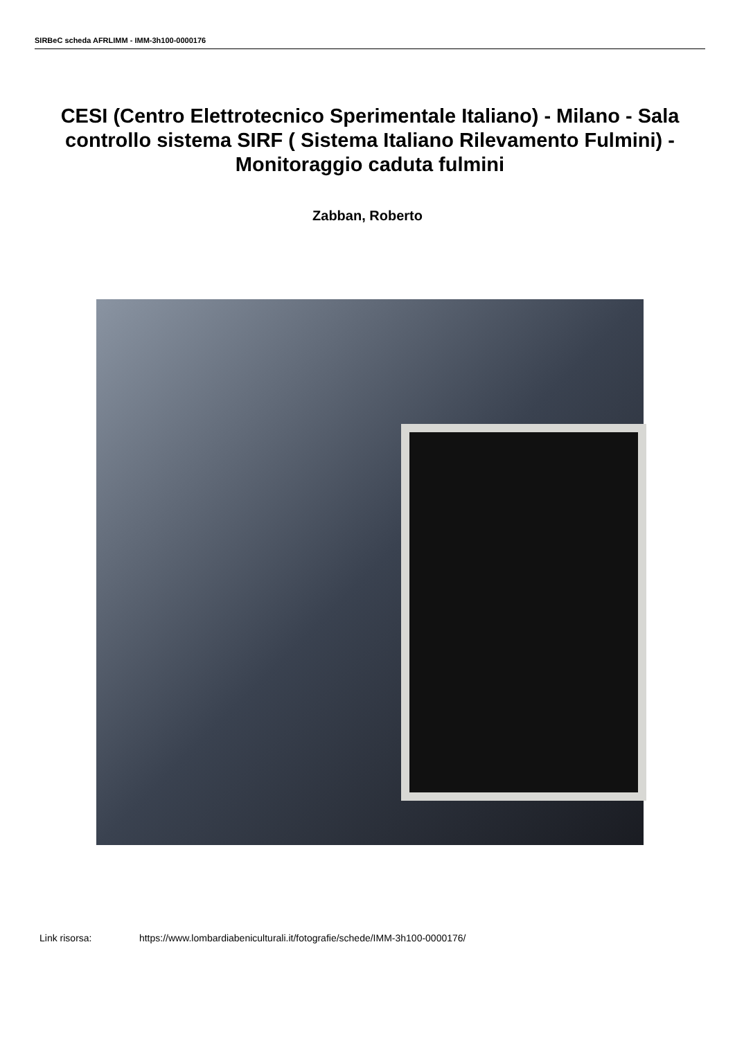SIRBeC scheda AFRLIMM - IMM-3h100-0000176
CESI (Centro Elettrotecnico Sperimentale Italiano) - Milano - Sala controllo sistema SIRF ( Sistema Italiano Rilevamento Fulmini) - Monitoraggio caduta fulmini
Zabban, Roberto
Link risorsa: https://www.lombardiabeniculturali.it/fotografie/schede/IMM-3h100-0000176/